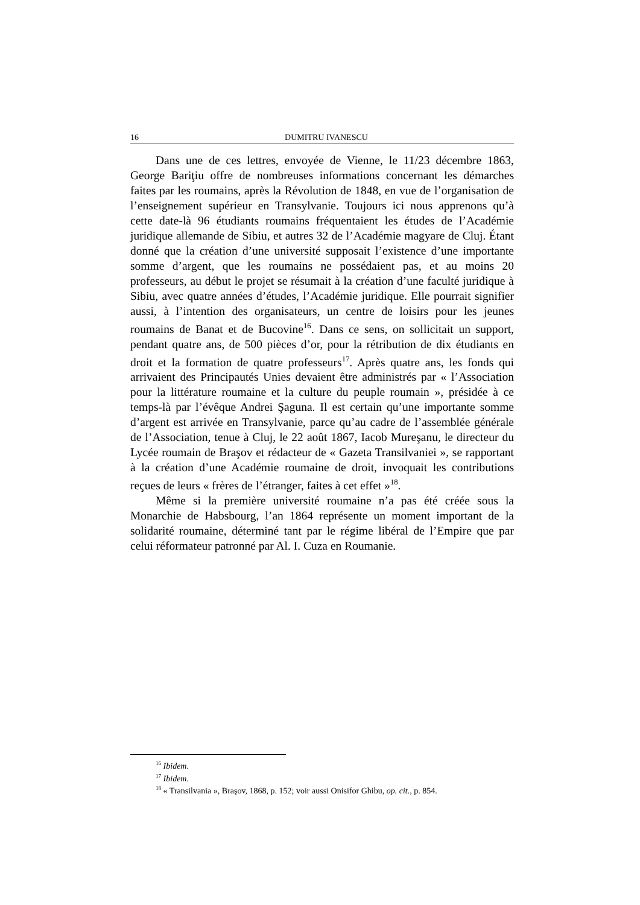16 DUMITRU IVANESCU
Dans une de ces lettres, envoyée de Vienne, le 11/23 décembre 1863, George Bariţiu offre de nombreuses informations concernant les démarches faites par les roumains, après la Révolution de 1848, en vue de l’organisation de l’enseignement supérieur en Transylvanie. Toujours ici nous apprenons qu’à cette date-là 96 étudiants roumains fréquentaient les études de l’Académie juridique allemande de Sibiu, et autres 32 de l’Académie magyare de Cluj. Étant donné que la création d’une université supposait l’existence d’une importante somme d’argent, que les roumains ne possédaient pas, et au moins 20 professeurs, au début le projet se résumait à la création d’une faculté juridique à Sibiu, avec quatre années d’études, l’Académie juridique. Elle pourrait signifier aussi, à l’intention des organisateurs, un centre de loisirs pour les jeunes roumains de Banat et de Bucovine<sup>16</sup>. Dans ce sens, on sollicitait un support, pendant quatre ans, de 500 pièces d’or, pour la rétribution de dix étudiants en droit et la formation de quatre professeurs<sup>17</sup>. Après quatre ans, les fonds qui arrivaient des Principautés Unies devaient être administrés par « l’Association pour la littérature roumaine et la culture du peuple roumain », présidée à ce temps-là par l’évêque Andrei Şaguna. Il est certain qu’une importante somme d’argent est arrivée en Transylvanie, parce qu’au cadre de l’assemblée générale de l’Association, tenue à Cluj, le 22 août 1867, Iacob Mureşanu, le directeur du Lycée roumain de Braşov et rédacteur de « Gazeta Transilvaniei », se rapportant à la création d’une Académie roumaine de droit, invoquait les contributions reçues de leurs « frères de l’étranger, faites à cet effet »<sup>18</sup>.
Même si la première université roumaine n’a pas été créée sous la Monarchie de Habsbourg, l’an 1864 représente un moment important de la solidarité roumaine, déterminé tant par le régime libéral de l’Empire que par celui réformateur patronné par Al. I. Cuza en Roumanie.
<sup>16</sup> Ibidem.
<sup>17</sup> Ibidem.
<sup>18</sup> « Transilvania », Braşov, 1868, p. 152; voir aussi Onisifor Ghibu, op. cit., p. 854.